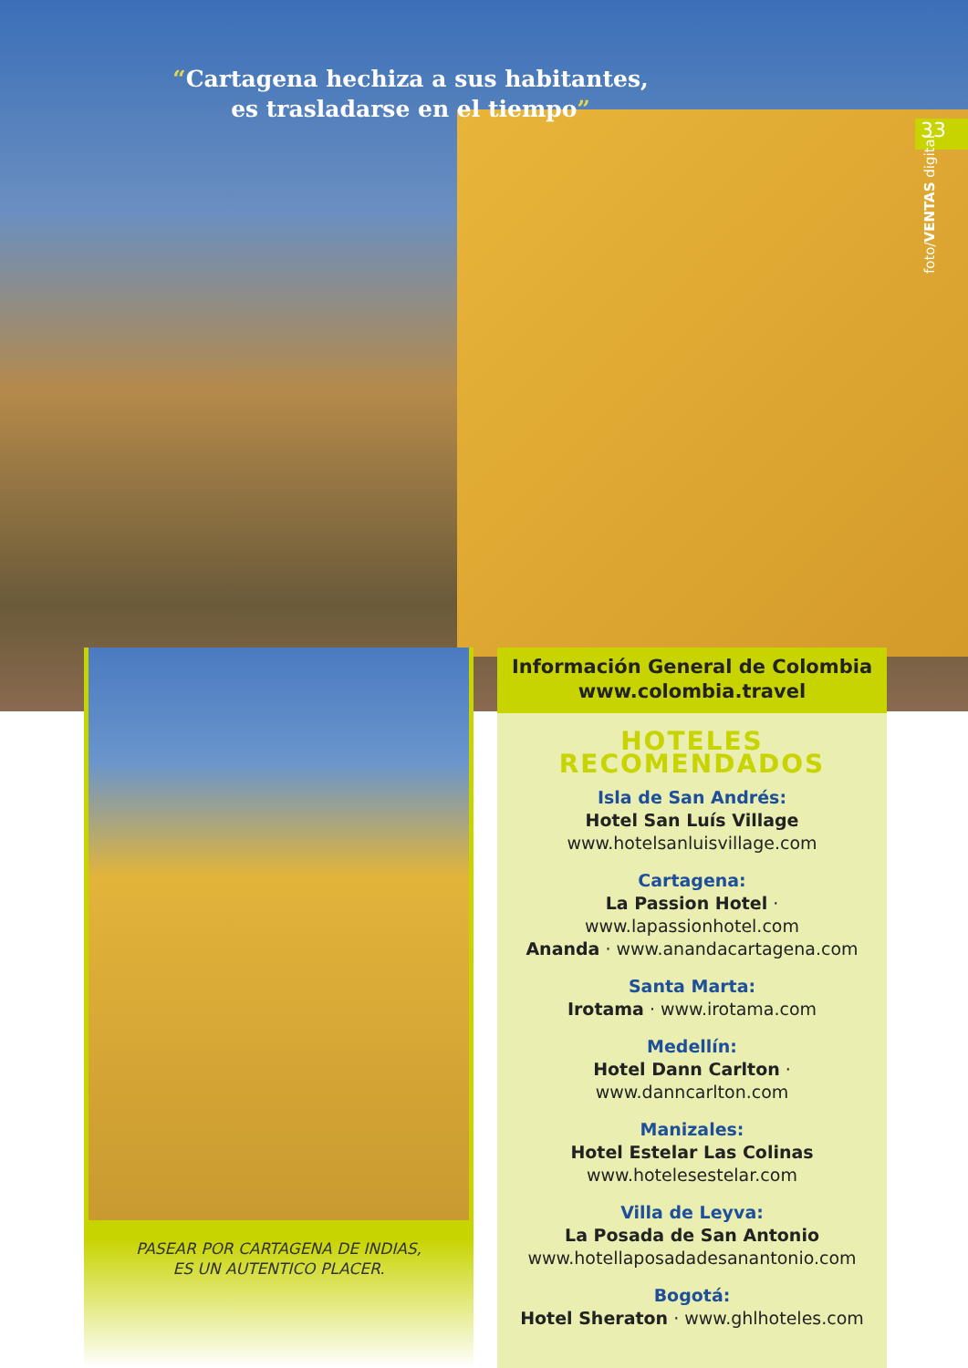“Cartagena hechiza a sus habitantes,
es trasladarse en el tiempo”
33
foto/VENTAS digital
PASEAR POR CARTAGENA DE INDIAS,
ES UN AUTENTICO PLACER.
Información General de Colombia
www.colombia.travel
HOTELES RECOMENDADOS
Isla de San Andrés:
Hotel San Luís Village
www.hotelsanluisvillage.com
Cartagena:
La Passion Hotel · www.lapassionhotel.com
Ananda · www.anandacartagena.com
Santa Marta:
Irotama · www.irotama.com
Medellín:
Hotel Dann Carlton · www.danncarlton.com
Manizales:
Hotel Estelar Las Colinas
www.hotelesestelar.com
Villa de Leyva:
La Posada de San Antonio
www.hotellaposadadesanantonio.com
Bogotá:
Hotel Sheraton · www.ghlhoteles.com